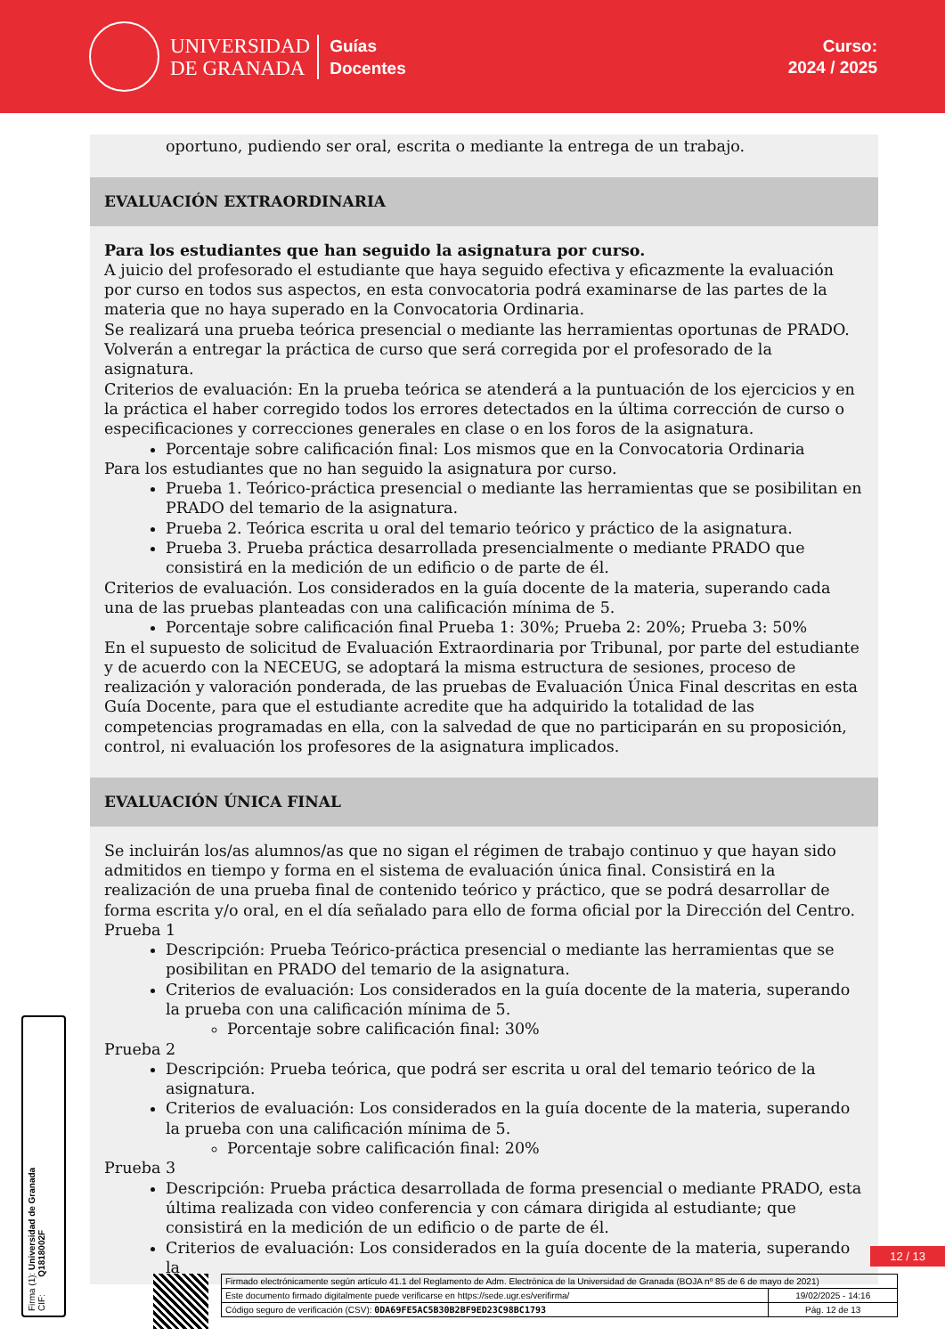UNIVERSIDAD
DE GRANADA
Guías
Docentes
Curso:
2024 / 2025
oportuno, pudiendo ser oral, escrita o mediante la entrega de un trabajo.
EVALUACIÓN EXTRAORDINARIA
Para los estudiantes que han seguido la asignatura por curso.
A juicio del profesorado el estudiante que haya seguido efectiva y eficazmente la evaluación por curso en todos sus aspectos, en esta convocatoria podrá examinarse de las partes de la materia que no haya superado en la Convocatoria Ordinaria.
Se realizará una prueba teórica presencial o mediante las herramientas oportunas de PRADO. Volverán a entregar la práctica de curso que será corregida por el profesorado de la asignatura.
Criterios de evaluación: En la prueba teórica se atenderá a la puntuación de los ejercicios y en la práctica el haber corregido todos los errores detectados en la última corrección de curso o especificaciones y correcciones generales en clase o en los foros de la asignatura.
Porcentaje sobre calificación final: Los mismos que en la Convocatoria Ordinaria
Para los estudiantes que no han seguido la asignatura por curso.
Prueba 1. Teórico-práctica presencial o mediante las herramientas que se posibilitan en PRADO del temario de la asignatura.
Prueba 2. Teórica escrita u oral del temario teórico y práctico de la asignatura.
Prueba 3. Prueba práctica desarrollada presencialmente o mediante PRADO que consistirá en la medición de un edificio o de parte de él.
Criterios de evaluación. Los considerados en la guía docente de la materia, superando cada una de las pruebas planteadas con una calificación mínima de 5.
Porcentaje sobre calificación final Prueba 1: 30%; Prueba 2: 20%; Prueba 3: 50%
En el supuesto de solicitud de Evaluación Extraordinaria por Tribunal, por parte del estudiante y de acuerdo con la NECEUG, se adoptará la misma estructura de sesiones, proceso de realización y valoración ponderada, de las pruebas de Evaluación Única Final descritas en esta Guía Docente, para que el estudiante acredite que ha adquirido la totalidad de las competencias programadas en ella, con la salvedad de que no participarán en su proposición, control, ni evaluación los profesores de la asignatura implicados.
EVALUACIÓN ÚNICA FINAL
Se incluirán los/as alumnos/as que no sigan el régimen de trabajo continuo y que hayan sido admitidos en tiempo y forma en el sistema de evaluación única final. Consistirá en la realización de una prueba final de contenido teórico y práctico, que se podrá desarrollar de forma escrita y/o oral, en el día señalado para ello de forma oficial por la Dirección del Centro.
Prueba 1
Descripción: Prueba Teórico-práctica presencial o mediante las herramientas que se posibilitan en PRADO del temario de la asignatura.
Criterios de evaluación: Los considerados en la guía docente de la materia, superando la prueba con una calificación mínima de 5.
Porcentaje sobre calificación final: 30%
Prueba 2
Descripción: Prueba teórica, que podrá ser escrita u oral del temario teórico de la asignatura.
Criterios de evaluación: Los considerados en la guía docente de la materia, superando la prueba con una calificación mínima de 5.
Porcentaje sobre calificación final: 20%
Prueba 3
Descripción: Prueba práctica desarrollada de forma presencial o mediante PRADO, esta última realizada con video conferencia y con cámara dirigida al estudiante; que consistirá en la medición de un edificio o de parte de él.
Criterios de evaluación: Los considerados en la guía docente de la materia, superando la
Firma (1): Universidad de Granada
CIF: Q1818002F
12 / 13
| Firmado electrónicamente según artículo 41.1 del Reglamento de Adm. Electrónica de la Universidad de Granada (BOJA nº 85 de 6 de mayo de 2021) | |
| Este documento firmado digitalmente puede verificarse en https://sede.ugr.es/verifirma/ | 19/02/2025 - 14:16 |
| Código seguro de verificación (CSV): 0DA69FE5AC5B30B2BF9ED23C98BC1793 | Pág. 12 de 13 |